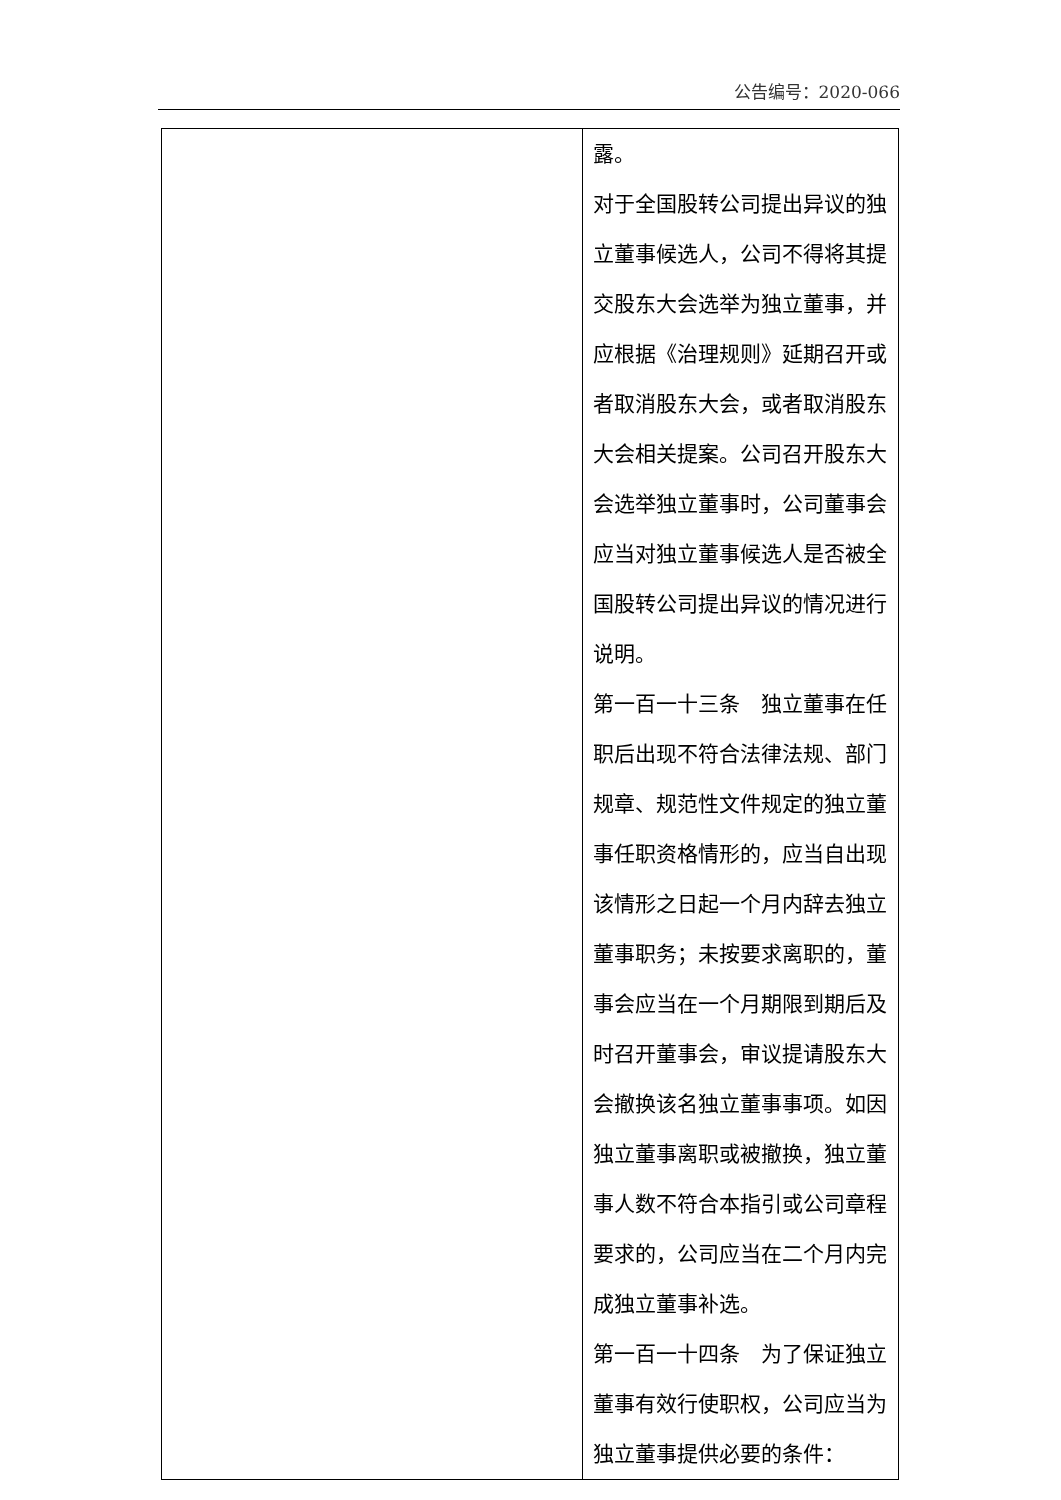公告编号：2020-066
| | 露。 对于全国股转公司提出异议的独立董事候选人，公司不得将其提交股东大会选举为独立董事，并应根据《治理规则》延期召开或者取消股东大会，或者取消股东大会相关提案。公司召开股东大会选举独立董事时，公司董事会应当对独立董事候选人是否被全国股转公司提出异议的情况进行说明。 第一百一十三条 独立董事在任职后出现不符合法律法规、部门规章、规范性文件规定的独立董事任职资格情形的，应当自出现该情形之日起一个月内辞去独立董事职务；未按要求离职的，董事会应当在一个月期限到期后及时召开董事会，审议提请股东大会撤换该名独立董事事项。如因独立董事离职或被撤换，独立董事人数不符合本指引或公司章程要求的，公司应当在二个月内完成独立董事补选。 第一百一十四条 为了保证独立董事有效行使职权，公司应当为独立董事提供必要的条件： |